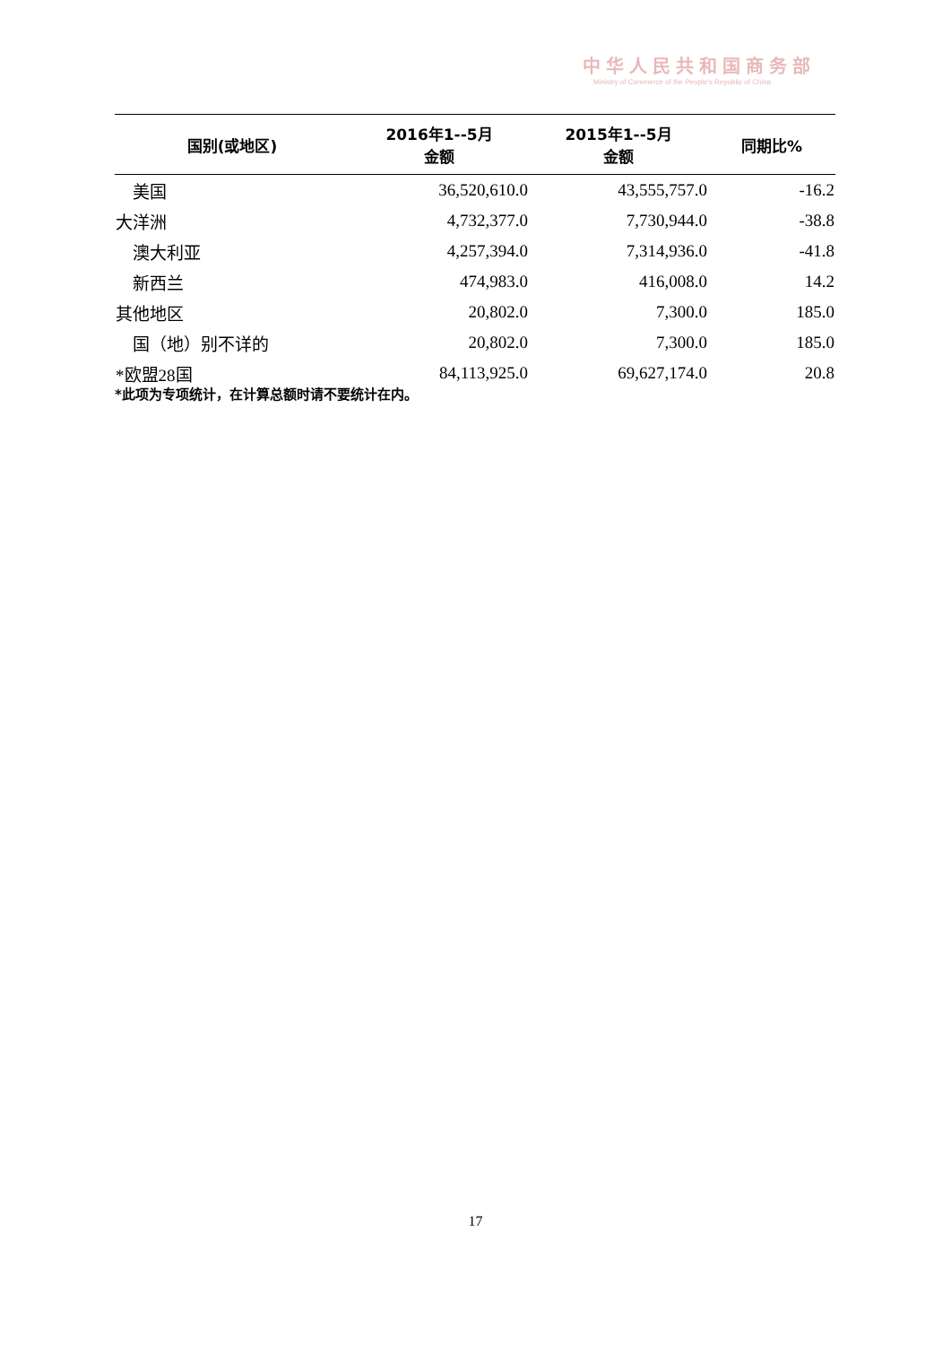中华人民共和国商务部
Ministry of Commerce of the People's Republic of China
| 国别(或地区) | 2016年1--5月 金额 | 2015年1--5月 金额 | 同期比% |
| --- | --- | --- | --- |
| 美国 | 36,520,610.0 | 43,555,757.0 | -16.2 |
| 大洋洲 | 4,732,377.0 | 7,730,944.0 | -38.8 |
| 澳大利亚 | 4,257,394.0 | 7,314,936.0 | -41.8 |
| 新西兰 | 474,983.0 | 416,008.0 | 14.2 |
| 其他地区 | 20,802.0 | 7,300.0 | 185.0 |
| 国（地）别不详的 | 20,802.0 | 7,300.0 | 185.0 |
| *欧盟28国 | 84,113,925.0 | 69,627,174.0 | 20.8 |
*此项为专项统计，在计算总额时请不要统计在内。
17